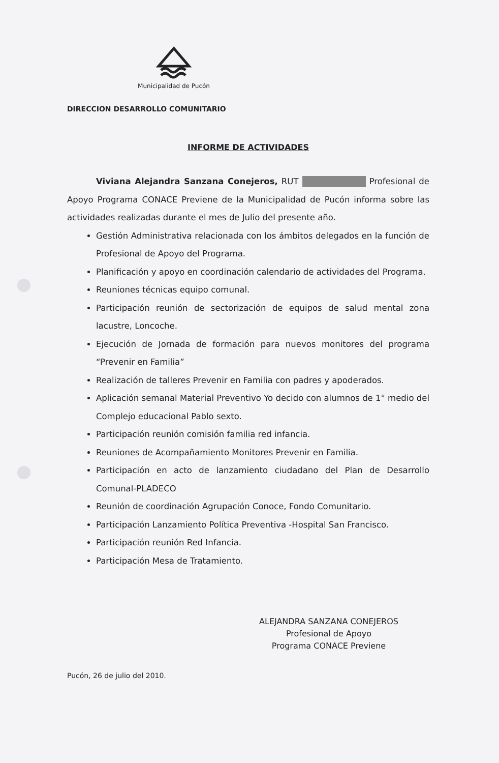Municipalidad de Pucón
DIRECCION DESARROLLO COMUNITARIO
INFORME DE ACTIVIDADES
Viviana Alejandra Sanzana Conejeros, RUT Profesional de Apoyo Programa CONACE Previene de la Municipalidad de Pucón informa sobre las actividades realizadas durante el mes de Julio del presente año.
Gestión Administrativa relacionada con los ámbitos delegados en la función de Profesional de Apoyo del Programa.
Planificación y apoyo en coordinación calendario de actividades del Programa.
Reuniones técnicas equipo comunal.
Participación reunión de sectorización de equipos de salud mental zona lacustre, Loncoche.
Ejecución de Jornada de formación para nuevos monitores del programa “Prevenir en Familia”
Realización de talleres Prevenir en Familia con padres y apoderados.
Aplicación semanal Material Preventivo Yo decido con alumnos de 1° medio del Complejo educacional Pablo sexto.
Participación reunión comisión familia red infancia.
Reuniones de Acompañamiento Monitores Prevenir en Familia.
Participación en acto de lanzamiento ciudadano del Plan de Desarrollo Comunal-PLADECO
Reunión de coordinación Agrupación Conoce, Fondo Comunitario.
Participación Lanzamiento Política Preventiva -Hospital San Francisco.
Participación reunión Red Infancia.
Participación Mesa de Tratamiento.
ALEJANDRA SANZANA CONEJEROS
Profesional de Apoyo
Programa CONACE Previene
Pucón, 26 de julio del 2010.